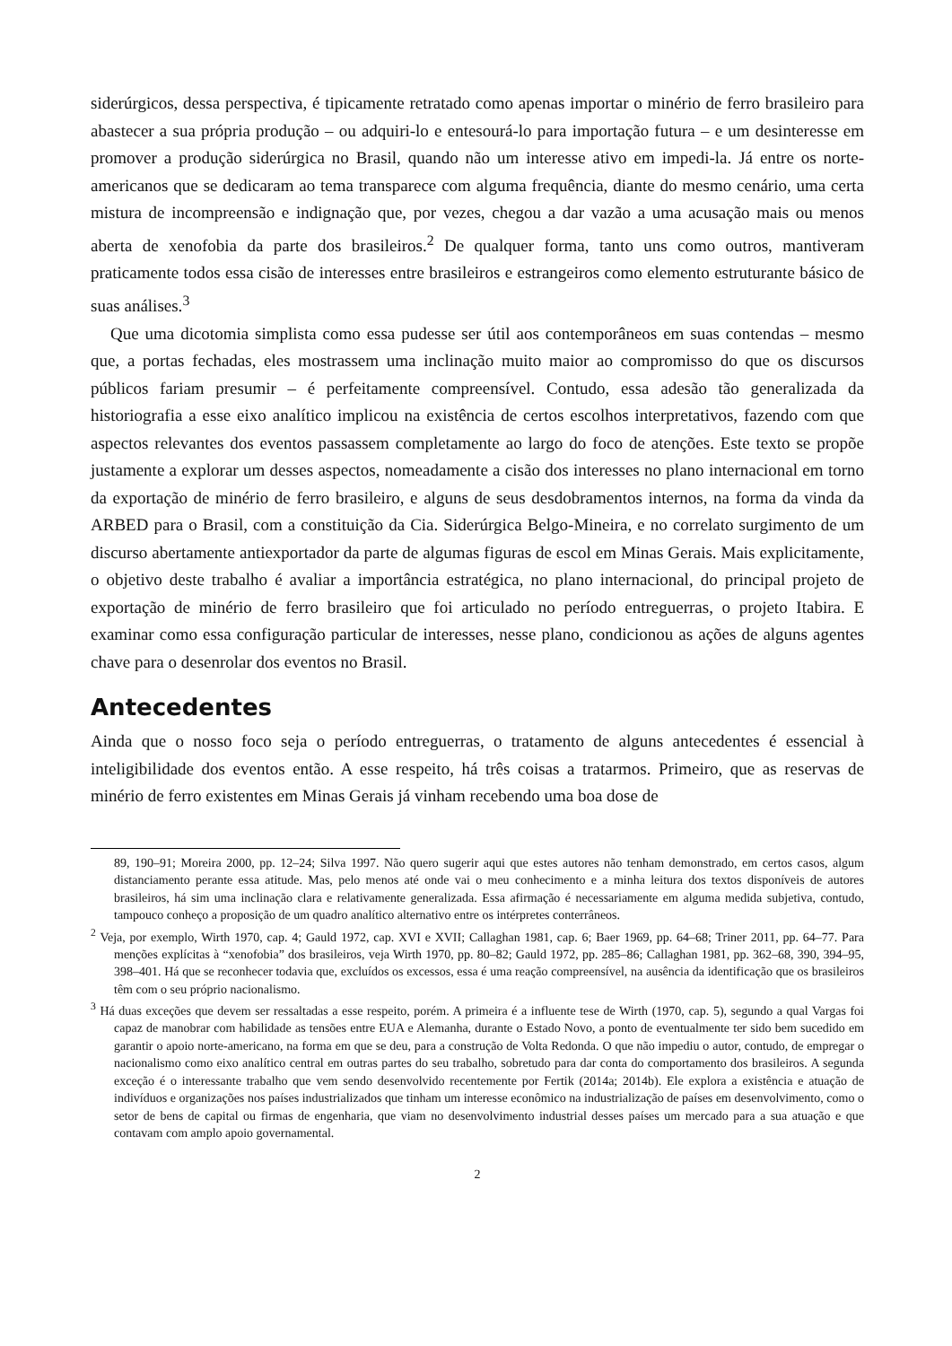siderúrgicos, dessa perspectiva, é tipicamente retratado como apenas importar o minério de ferro brasileiro para abastecer a sua própria produção – ou adquiri-lo e entesourá-lo para importação futura – e um desinteresse em promover a produção siderúrgica no Brasil, quando não um interesse ativo em impedi-la. Já entre os norte-americanos que se dedicaram ao tema transparece com alguma frequência, diante do mesmo cenário, uma certa mistura de incompreensão e indignação que, por vezes, chegou a dar vazão a uma acusação mais ou menos aberta de xenofobia da parte dos brasileiros.<sup>2</sup> De qualquer forma, tanto uns como outros, mantiveram praticamente todos essa cisão de interesses entre brasileiros e estrangeiros como elemento estruturante básico de suas análises.<sup>3</sup>
Que uma dicotomia simplista como essa pudesse ser útil aos contemporâneos em suas contendas – mesmo que, a portas fechadas, eles mostrassem uma inclinação muito maior ao compromisso do que os discursos públicos fariam presumir – é perfeitamente compreensível. Contudo, essa adesão tão generalizada da historiografia a esse eixo analítico implicou na existência de certos escolhos interpretativos, fazendo com que aspectos relevantes dos eventos passassem completamente ao largo do foco de atenções. Este texto se propõe justamente a explorar um desses aspectos, nomeadamente a cisão dos interesses no plano internacional em torno da exportação de minério de ferro brasileiro, e alguns de seus desdobramentos internos, na forma da vinda da ARBED para o Brasil, com a constituição da Cia. Siderúrgica Belgo-Mineira, e no correlato surgimento de um discurso abertamente antiexportador da parte de algumas figuras de escol em Minas Gerais. Mais explicitamente, o objetivo deste trabalho é avaliar a importância estratégica, no plano internacional, do principal projeto de exportação de minério de ferro brasileiro que foi articulado no período entreguerras, o projeto Itabira. E examinar como essa configuração particular de interesses, nesse plano, condicionou as ações de alguns agentes chave para o desenrolar dos eventos no Brasil.
Antecedentes
Ainda que o nosso foco seja o período entreguerras, o tratamento de alguns antecedentes é essencial à inteligibilidade dos eventos então. A esse respeito, há três coisas a tratarmos. Primeiro, que as reservas de minério de ferro existentes em Minas Gerais já vinham recebendo uma boa dose de
89, 190–91; Moreira 2000, pp. 12–24; Silva 1997. Não quero sugerir aqui que estes autores não tenham demonstrado, em certos casos, algum distanciamento perante essa atitude. Mas, pelo menos até onde vai o meu conhecimento e a minha leitura dos textos disponíveis de autores brasileiros, há sim uma inclinação clara e relativamente generalizada. Essa afirmação é necessariamente em alguma medida subjetiva, contudo, tampouco conheço a proposição de um quadro analítico alternativo entre os intérpretes conterrâneos.
<sup>2</sup> Veja, por exemplo, Wirth 1970, cap. 4; Gauld 1972, cap. XVI e XVII; Callaghan 1981, cap. 6; Baer 1969, pp. 64–68; Triner 2011, pp. 64–77. Para menções explícitas à “xenofobia” dos brasileiros, veja Wirth 1970, pp. 80–82; Gauld 1972, pp. 285–86; Callaghan 1981, pp. 362–68, 390, 394–95, 398–401. Há que se reconhecer todavia que, excluídos os excessos, essa é uma reação compreensível, na ausência da identificação que os brasileiros têm com o seu próprio nacionalismo.
<sup>3</sup> Há duas exceções que devem ser ressaltadas a esse respeito, porém. A primeira é a influente tese de Wirth (1970, cap. 5), segundo a qual Vargas foi capaz de manobrar com habilidade as tensões entre EUA e Alemanha, durante o Estado Novo, a ponto de eventualmente ter sido bem sucedido em garantir o apoio norte-americano, na forma em que se deu, para a construção de Volta Redonda. O que não impediu o autor, contudo, de empregar o nacionalismo como eixo analítico central em outras partes do seu trabalho, sobretudo para dar conta do comportamento dos brasileiros. A segunda exceção é o interessante trabalho que vem sendo desenvolvido recentemente por Fertik (2014a; 2014b). Ele explora a existência e atuação de indivíduos e organizações nos países industrializados que tinham um interesse econômico na industrialização de países em desenvolvimento, como o setor de bens de capital ou firmas de engenharia, que viam no desenvolvimento industrial desses países um mercado para a sua atuação e que contavam com amplo apoio governamental.
2